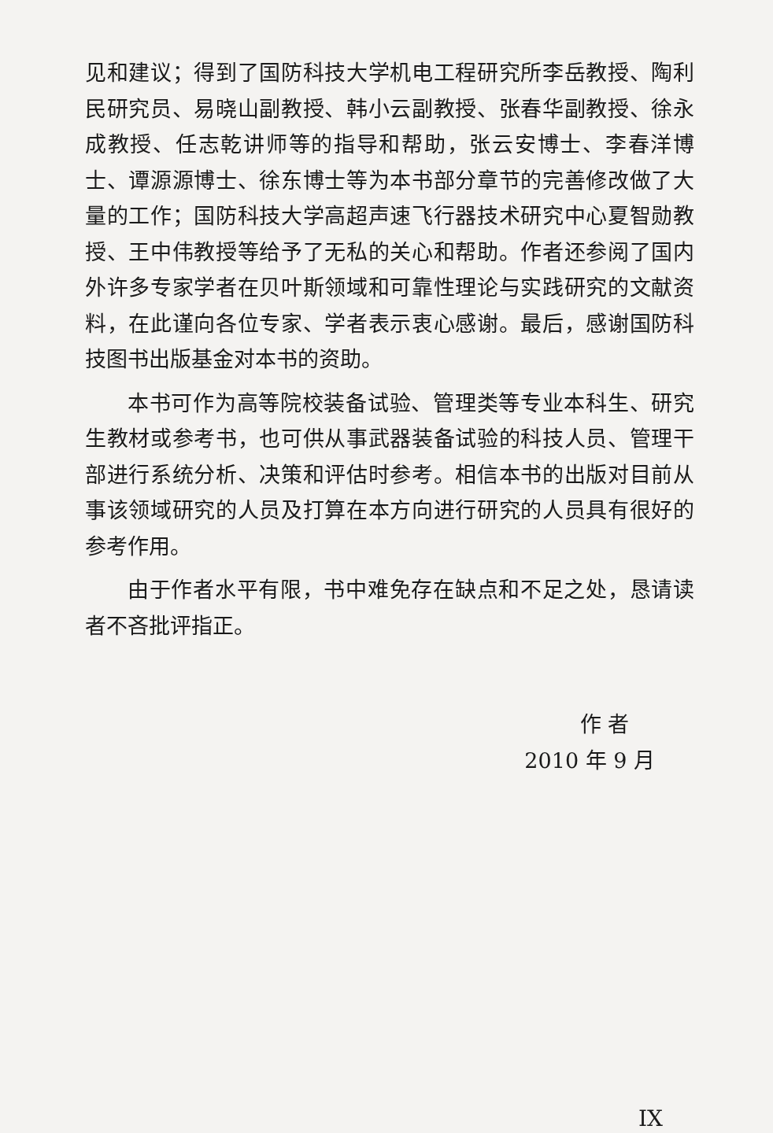见和建议；得到了国防科技大学机电工程研究所李岳教授、陶利民研究员、易晓山副教授、韩小云副教授、张春华副教授、徐永成教授、任志乾讲师等的指导和帮助，张云安博士、李春洋博士、谭源源博士、徐东博士等为本书部分章节的完善修改做了大量的工作；国防科技大学高超声速飞行器技术研究中心夏智勋教授、王中伟教授等给予了无私的关心和帮助。作者还参阅了国内外许多专家学者在贝叶斯领域和可靠性理论与实践研究的文献资料，在此谨向各位专家、学者表示衷心感谢。最后，感谢国防科技图书出版基金对本书的资助。
本书可作为高等院校装备试验、管理类等专业本科生、研究生教材或参考书，也可供从事武器装备试验的科技人员、管理干部进行系统分析、决策和评估时参考。相信本书的出版对目前从事该领域研究的人员及打算在本方向进行研究的人员具有很好的参考作用。
由于作者水平有限，书中难免存在缺点和不足之处，恳请读者不吝批评指正。
作者
2010 年 9 月
IX